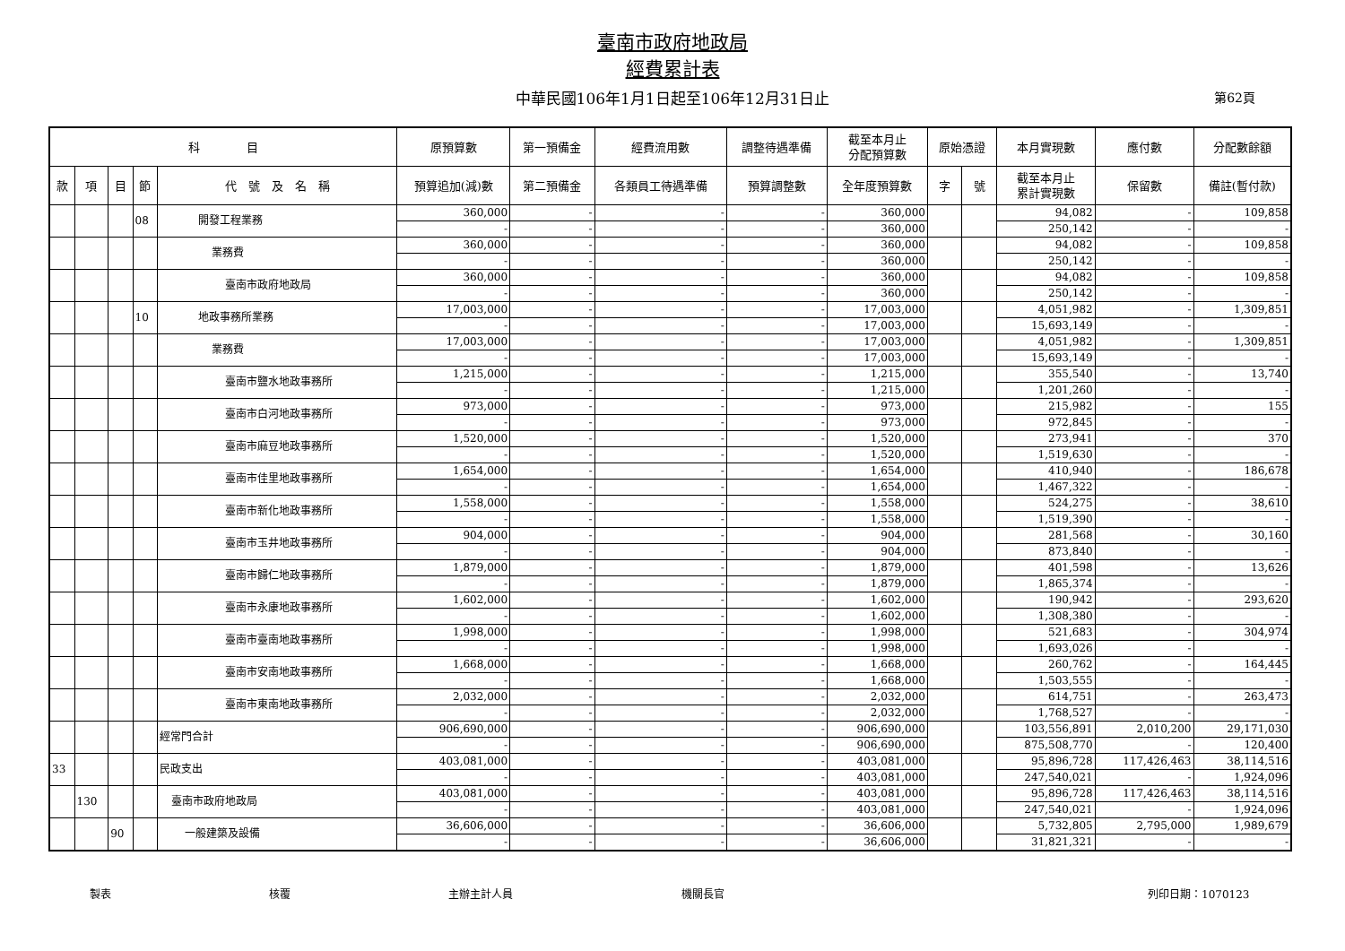臺南市政府地政局
經費累計表
中華民國106年1月1日起至106年12月31日止 第62頁
| 科 目 | | | | | 原預算數 | 第一預備金 | 經費流用數 | 調整待遇準備 | 截至本月止 分配預算數 | 原始憑證 | | 本月實現數 | 應付數 | 分配數餘額 |
| --- | --- | --- | --- | --- | --- | --- | --- | --- | --- | --- | --- | --- | --- | --- |
| 款 | 項 | 目 | 節 | 代 號 及 名 稱 | 預算追加(減)數 | 第二預備金 | 各類員工待遇準備 | 預算調整數 | 全年度預算數 | 字 | 號 | 截至本月止 累計實現數 | 保留數 | 備註(暫付款) |
| | | | 08 | 開發工程業務 | 360,000 | - | - | - | 360,000 | | | 94,082 | - | 109,858 |
| | | | | | - | - | - | - | 360,000 | | | 250,142 | - | - |
| | | | | 業務費 | 360,000 | - | - | - | 360,000 | | | 94,082 | - | 109,858 |
| | | | | | - | - | - | - | 360,000 | | | 250,142 | - | - |
| | | | | 臺南市政府地政局 | 360,000 | - | - | - | 360,000 | | | 94,082 | - | 109,858 |
| | | | | | - | - | - | - | 360,000 | | | 250,142 | - | - |
| | | | 10 | 地政事務所業務 | 17,003,000 | - | - | - | 17,003,000 | | | 4,051,982 | - | 1,309,851 |
| | | | | | - | - | - | - | 17,003,000 | | | 15,693,149 | - | - |
| | | | | 業務費 | 17,003,000 | - | - | - | 17,003,000 | | | 4,051,982 | - | 1,309,851 |
| | | | | | - | - | - | - | 17,003,000 | | | 15,693,149 | - | - |
| | | | | 臺南市鹽水地政事務所 | 1,215,000 | - | - | - | 1,215,000 | | | 355,540 | - | 13,740 |
| | | | | | - | - | - | - | 1,215,000 | | | 1,201,260 | - | - |
| | | | | 臺南市白河地政事務所 | 973,000 | - | - | - | 973,000 | | | 215,982 | - | 155 |
| | | | | | - | - | - | - | 973,000 | | | 972,845 | - | - |
| | | | | 臺南市麻豆地政事務所 | 1,520,000 | - | - | - | 1,520,000 | | | 273,941 | - | 370 |
| | | | | | - | - | - | - | 1,520,000 | | | 1,519,630 | - | - |
| | | | | 臺南市佳里地政事務所 | 1,654,000 | - | - | - | 1,654,000 | | | 410,940 | - | 186,678 |
| | | | | | - | - | - | - | 1,654,000 | | | 1,467,322 | - | - |
| | | | | 臺南市新化地政事務所 | 1,558,000 | - | - | - | 1,558,000 | | | 524,275 | - | 38,610 |
| | | | | | - | - | - | - | 1,558,000 | | | 1,519,390 | - | - |
| | | | | 臺南市玉井地政事務所 | 904,000 | - | - | - | 904,000 | | | 281,568 | - | 30,160 |
| | | | | | - | - | - | - | 904,000 | | | 873,840 | - | - |
| | | | | 臺南市歸仁地政事務所 | 1,879,000 | - | - | - | 1,879,000 | | | 401,598 | - | 13,626 |
| | | | | | - | - | - | - | 1,879,000 | | | 1,865,374 | - | - |
| | | | | 臺南市永康地政事務所 | 1,602,000 | - | - | - | 1,602,000 | | | 190,942 | - | 293,620 |
| | | | | | - | - | - | - | 1,602,000 | | | 1,308,380 | - | - |
| | | | | 臺南市臺南地政事務所 | 1,998,000 | - | - | - | 1,998,000 | | | 521,683 | - | 304,974 |
| | | | | | - | - | - | - | 1,998,000 | | | 1,693,026 | - | - |
| | | | | 臺南市安南地政事務所 | 1,668,000 | - | - | - | 1,668,000 | | | 260,762 | - | 164,445 |
| | | | | | - | - | - | - | 1,668,000 | | | 1,503,555 | - | - |
| | | | | 臺南市東南地政事務所 | 2,032,000 | - | - | - | 2,032,000 | | | 614,751 | - | 263,473 |
| | | | | | - | - | - | - | 2,032,000 | | | 1,768,527 | - | - |
| | | | | 經常門合計 | 906,690,000 | - | - | - | 906,690,000 | | | 103,556,891 | 2,010,200 | 29,171,030 |
| | | | | | - | - | - | - | 906,690,000 | | | 875,508,770 | - | 120,400 |
| 33 | | | | 民政支出 | 403,081,000 | - | - | - | 403,081,000 | | | 95,896,728 | 117,426,463 | 38,114,516 |
| | | | | | - | - | - | - | 403,081,000 | | | 247,540,021 | - | 1,924,096 |
| | 130 | | | 臺南市政府地政局 | 403,081,000 | - | - | - | 403,081,000 | | | 95,896,728 | 117,426,463 | 38,114,516 |
| | | | | | - | - | - | - | 403,081,000 | | | 247,540,021 | - | 1,924,096 |
| | | 90 | | 一般建築及設備 | 36,606,000 | - | - | - | 36,606,000 | | | 5,732,805 | 2,795,000 | 1,989,679 |
| | | | | | - | - | - | - | 36,606,000 | | | 31,821,321 | - | - |
製表 核覆 主辦主計人員 機關長官 列印日期：1070123